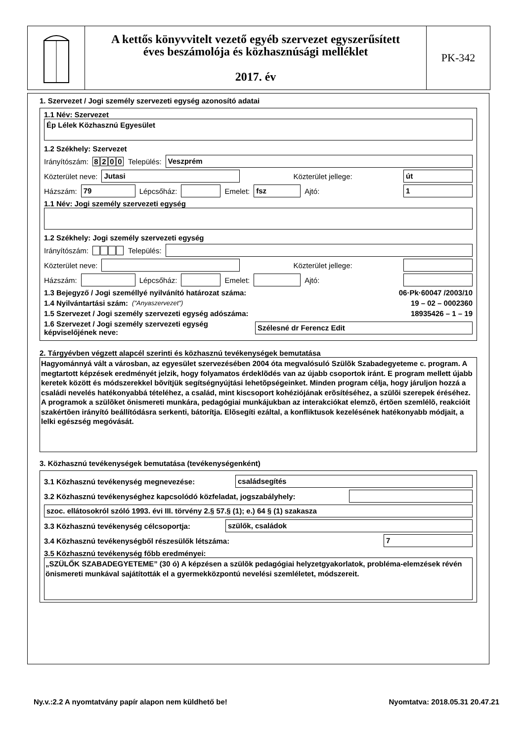A kettős könyvvitelt vezető egyéb szervezet egyszerűsített
éves beszámolója és közhasznúsági melléklet
2017. év
PK-342
1. Szervezet / Jogi személy szervezeti egység azonosító adatai
1.1 Név: Szervezet
Ép Lélek Közhasznú Egyesület
1.2 Székhely: Szervezet
Irányítószám: 8200 Település:
Veszprém
Közterület neve:
Jutasi
Közterület jellege:
út
Házszám:
79
Lépcsőház:
Emelet:
fsz
Ajtó:
1
1.1 Név: Jogi személy szervezeti egység
1.2 Székhely: Jogi személy szervezeti egység
Irányítószám: Település:
Közterület neve:
Közterület jellege:
Házszám:
Lépcsőház:
Emelet:
Ajtó:
1.3 Bejegyző / Jogi személlyé nyilvánító határozat száma: 06·Pk·60047 /2003/10
1.4 Nyilvántartási szám: ("Anyaszervezet") 19 – 02 – 0002360
1.5 Szervezet / Jogi személy szervezeti egység adószáma: 18935426 – 1 – 19
1.6 Szervezet / Jogi személy szervezeti egység
képviselőjének neve:
Szélesné dr Ferencz Edit
2. Tárgyévben végzett alapcél szerinti és közhasznú tevékenységek bemutatása
Hagyománnyá vált a városban, az egyesület szervezésében 2004 óta megvalósuló Szülõk Szabadegyeteme c. program. A megtartott képzések eredményét jelzik, hogy folyamatos érdeklõdés van az újabb csoportok iránt. E program mellett újabb keretek között és módszerekkel bõvítjük segítségnyújtási lehetõpségeinket. Minden program célja, hogy járuljon hozzá a családi nevelés hatékonyabbá tételéhez, a család, mint kiscsoport kohéziójának erõsítéséhez, a szülõi szerepek éréséhez. A programok a szülõket önismereti munkára, pedagógiai munkájukban az interakciókat elemzõ, értõen szemlélõ, reakcióit szakértõen irányító beállítódásra serkenti, bátorítja. Elõsegíti ezáltal, a konfliktusok kezelésének hatékonyabb módjait, a lelki egészség megóvását.
3. Közhasznú tevékenységek bemutatása (tevékenységenként)
3.1 Közhasznú tevékenység megnevezése:
családsegítés
3.2 Közhasznú tevékenységhez kapcsolódó közfeladat, jogszabályhely:
szoc. ellátosokról szóló 1993. évi III. törvény 2.§ 57.§ (1); e.) 64 § (1) szakasza
3.3 Közhasznú tevékenység célcsoportja:
szülők, családok
3.4 Közhasznú tevékenységből részesülők létszáma:
7
3.5 Közhasznú tevékenység főbb eredményei:
„SZÜLŐK SZABADEGYETEME” (30 ó) A képzésen a szülõk pedagógiai helyzetgyakorlatok, probléma-elemzések révén önismereti munkával sajátították el a gyermekközpontú nevelési szemléletet, módszereit.
Ny.v.:2.2 A nyomtatvány papír alapon nem küldhető be! Nyomtatva: 2018.05.31 20.47.21